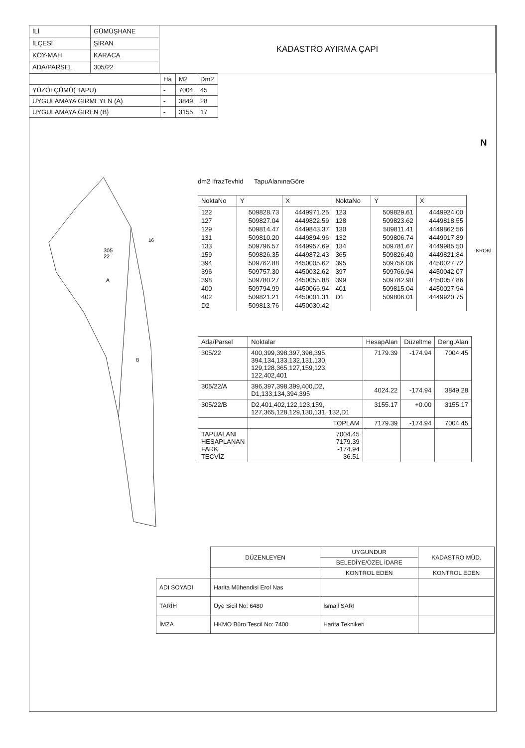| İLİ | GÜMÜŞHANE | KADASTRO AYIRMA ÇAPI |
| İLÇESİ | ŞİRAN | |
| KÖY-MAH | KARACA | |
| ADA/PARSEL | 305/22 | |
| | Ha | M2 | Dm2 |
| YÜZÖLÇÜMÜ( TAPU) | - | 7004 | 45 |
| UYGULAMAYA GİRMEYEN (A) | - | 3849 | 28 |
| UYGULAMAYA GİREN (B) | - | 3155 | 17 |
305
22
A
B
16
dm2 IfrazTevhid TapuAlanınaGöre
| NoktaNo | Y | X | NoktaNo | Y | X |
| --- | --- | --- | --- | --- | --- |
| 122 127 129 131 133 159 394 396 398 400 402 D2 | 509828.73 509827.04 509814.47 509810.20 509796.57 509826.35 509762.88 509757.30 509780.27 509794.99 509821.21 509813.76 | 4449971.25 4449822.59 4449843.37 4449894.96 4449957.69 4449872.43 4450005.62 4450032.62 4450055.88 4450066.94 4450001.31 4450030.42 | 123 128 130 132 134 365 395 397 399 401 D1 | 509829.61 509823.62 509811.41 509806.74 509781.67 509826.40 509756.06 509766.94 509782.90 509815.04 509806.01 | 4449924.00 4449818.55 4449862.56 4449917.89 4449985.50 4449821.84 4450027.72 4450042.07 4450057.86 4450027.94 4449920.75 |
| Ada/Parsel | Noktalar | HesapAlan | Düzeltme | Deng.Alan |
| --- | --- | --- | --- | --- |
| 305/22 | 400,399,398,397,396,395, 394,134,133,132,131,130, 129,128,365,127,159,123, 122,402,401 | 7179.39 | -174.94 | 7004.45 |
| 305/22/A | 396,397,398,399,400,D2, D1,133,134,394,395 | 4024.22 | -174.94 | 3849.28 |
| 305/22/B | D2,401,402,122,123,159, 127,365,128,129,130,131, 132,D1 | 3155.17 | +0.00 | 3155.17 |
| | TOPLAM | 7179.39 | -174.94 | 7004.45 |
| TAPUALANI HESAPLANAN FARK TECVİZ | 7004.45 7179.39 -174.94 36.51 | | | |
N
KROKİ
| | DÜZENLEYEN | UYGUNDUR | KADASTRO MÜD. |
| | | BELEDİYE/ÖZEL İDARE | |
| | | KONTROL EDEN | KONTROL EDEN |
| ADI SOYADI | Harita Mühendisi Erol Nas | | |
| TARİH | Üye Sicil No: 6480 | İsmail SARI | |
| İMZA | HKMO Büro Tescil No: 7400 | Harita Teknikeri | |